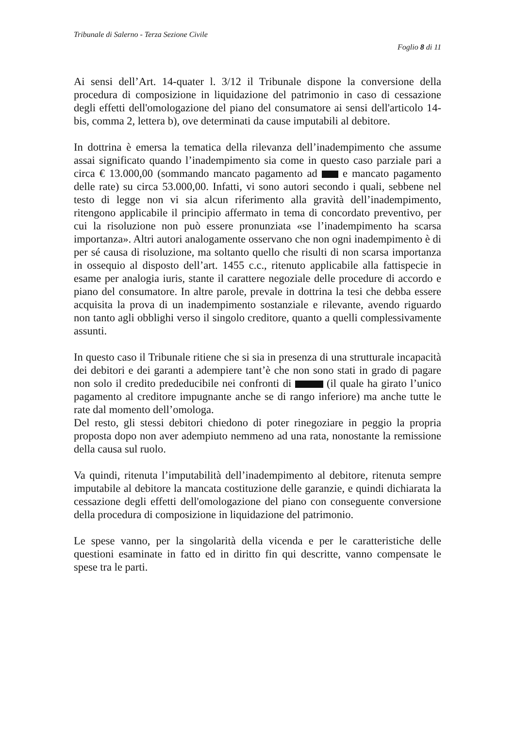Tribunale di Salerno - Terza Sezione Civile
Foglio 8 di 11
Ai sensi dell’Art. 14-quater l. 3/12 il Tribunale dispone la conversione della procedura di composizione in liquidazione del patrimonio in caso di cessazione degli effetti dell'omologazione del piano del consumatore ai sensi dell'articolo 14-bis, comma 2, lettera b), ove determinati da cause imputabili al debitore.
In dottrina è emersa la tematica della rilevanza dell’inadempimento che assume assai significato quando l’inadempimento sia come in questo caso parziale pari a circa € 13.000,00 (sommando mancato pagamento ad e mancato pagamento delle rate) su circa 53.000,00. Infatti, vi sono autori secondo i quali, sebbene nel testo di legge non vi sia alcun riferimento alla gravità dell’inadempimento, ritengono applicabile il principio affermato in tema di concordato preventivo, per cui la risoluzione non può essere pronunziata «se l’inadempimento ha scarsa importanza». Altri autori analogamente osservano che non ogni inadempimento è di per sé causa di risoluzione, ma soltanto quello che risulti di non scarsa importanza in ossequio al disposto dell’art. 1455 c.c., ritenuto applicabile alla fattispecie in esame per analogia iuris, stante il carattere negoziale delle procedure di accordo e piano del consumatore. In altre parole, prevale in dottrina la tesi che debba essere acquisita la prova di un inadempimento sostanziale e rilevante, avendo riguardo non tanto agli obblighi verso il singolo creditore, quanto a quelli complessivamente assunti.
In questo caso il Tribunale ritiene che si sia in presenza di una strutturale incapacità dei debitori e dei garanti a adempiere tant’è che non sono stati in grado di pagare non solo il credito prededucibile nei confronti di (il quale ha girato l’unico pagamento al creditore impugnante anche se di rango inferiore) ma anche tutte le rate dal momento dell’omologa.
Del resto, gli stessi debitori chiedono di poter rinegoziare in peggio la propria proposta dopo non aver adempiuto nemmeno ad una rata, nonostante la remissione della causa sul ruolo.
Va quindi, ritenuta l’imputabilità dell’inadempimento al debitore, ritenuta sempre imputabile al debitore la mancata costituzione delle garanzie, e quindi dichiarata la cessazione degli effetti dell'omologazione del piano con conseguente conversione della procedura di composizione in liquidazione del patrimonio.
Le spese vanno, per la singolarità della vicenda e per le caratteristiche delle questioni esaminate in fatto ed in diritto fin qui descritte, vanno compensate le spese tra le parti.